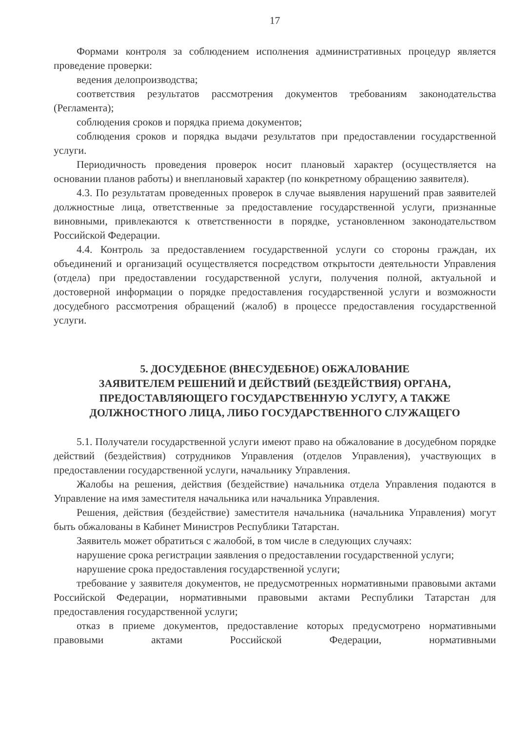17
Формами контроля за соблюдением исполнения административных процедур является проведение проверки:
ведения делопроизводства;
соответствия результатов рассмотрения документов требованиям законодательства (Регламента);
соблюдения сроков и порядка приема документов;
соблюдения сроков и порядка выдачи результатов при предоставлении государственной услуги.
Периодичность проведения проверок носит плановый характер (осуществляется на основании планов работы) и внеплановый характер (по конкретному обращению заявителя).
4.3. По результатам проведенных проверок в случае выявления нарушений прав заявителей должностные лица, ответственные за предоставление государственной услуги, признанные виновными, привлекаются к ответственности в порядке, установленном законодательством Российской Федерации.
4.4. Контроль за предоставлением государственной услуги со стороны граждан, их объединений и организаций осуществляется посредством открытости деятельности Управления (отдела) при предоставлении государственной услуги, получения полной, актуальной и достоверной информации о порядке предоставления государственной услуги и возможности досудебного рассмотрения обращений (жалоб) в процессе предоставления государственной услуги.
5. ДОСУДЕБНОЕ (ВНЕСУДЕБНОЕ) ОБЖАЛОВАНИЕ
ЗАЯВИТЕЛЕМ РЕШЕНИЙ И ДЕЙСТВИЙ (БЕЗДЕЙСТВИЯ) ОРГАНА,
ПРЕДОСТАВЛЯЮЩЕГО ГОСУДАРСТВЕННУЮ УСЛУГУ, А ТАКЖЕ
ДОЛЖНОСТНОГО ЛИЦА, ЛИБО ГОСУДАРСТВЕННОГО СЛУЖАЩЕГО
5.1. Получатели государственной услуги имеют право на обжалование в досудебном порядке действий (бездействия) сотрудников Управления (отделов Управления), участвующих в предоставлении государственной услуги, начальнику Управления.
Жалобы на решения, действия (бездействие) начальника отдела Управления подаются в Управление на имя заместителя начальника или начальника Управления.
Решения, действия (бездействие) заместителя начальника (начальника Управления) могут быть обжалованы в Кабинет Министров Республики Татарстан.
Заявитель может обратиться с жалобой, в том числе в следующих случаях:
нарушение срока регистрации заявления о предоставлении государственной услуги;
нарушение срока предоставления государственной услуги;
требование у заявителя документов, не предусмотренных нормативными правовыми актами Российской Федерации, нормативными правовыми актами Республики Татарстан для предоставления государственной услуги;
отказ в приеме документов, предоставление которых предусмотрено нормативными правовыми актами Российской Федерации, нормативными